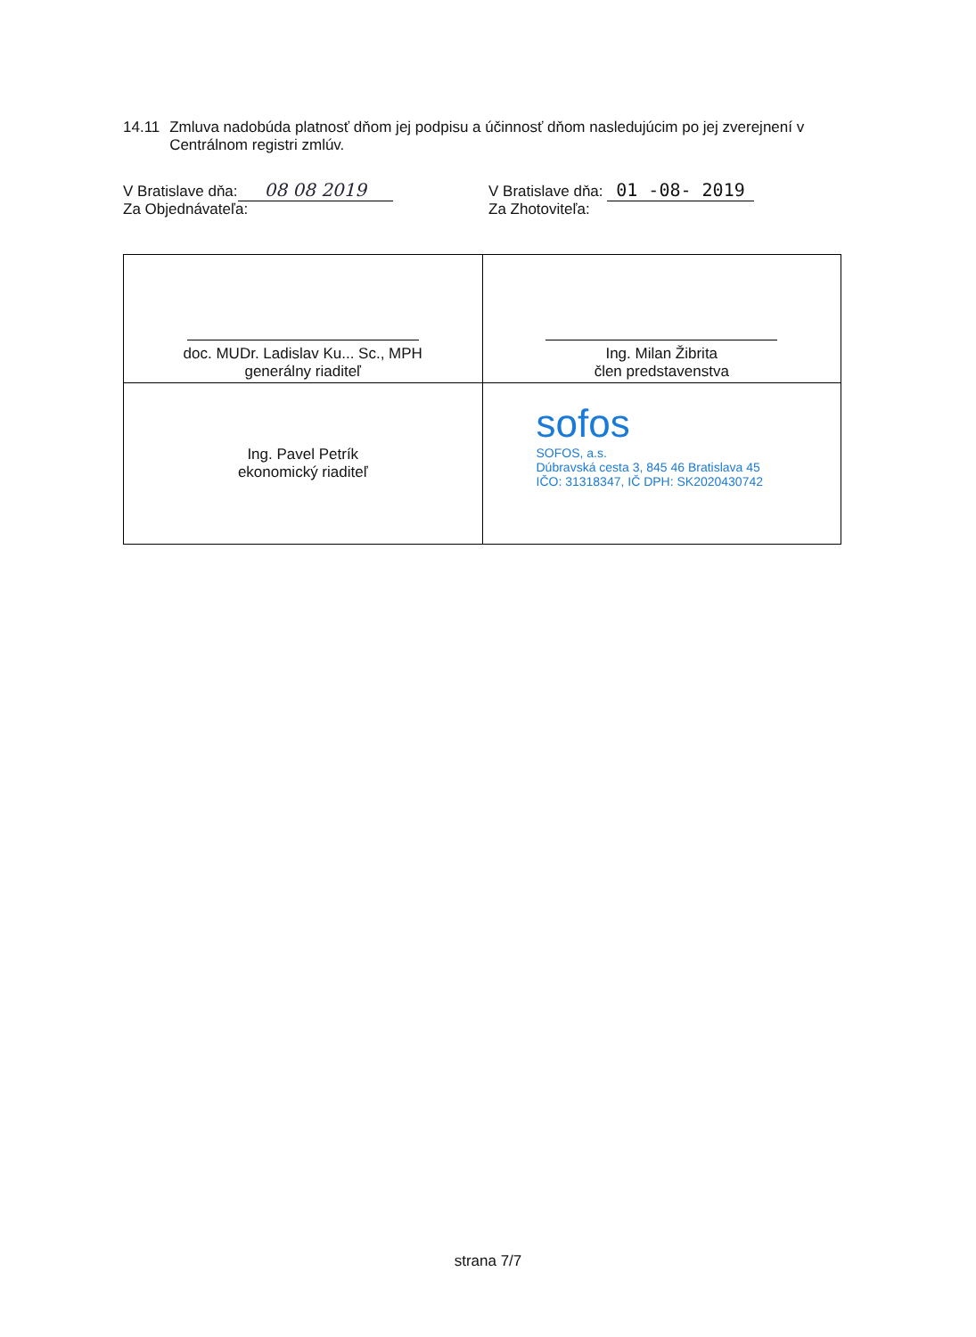14.11 Zmluva nadobúda platnosť dňom jej podpisu a účinnosť dňom nasledujúcim po jej zverejnení v Centrálnom registri zmlúv.
V Bratislave dňa: 08 08 2019
Za Objednávateľa:
V Bratislave dňa: 01 -08- 2019
Za Zhotoviteľa:
| doc. MUDr. Ladislav Ku... Sc., MPH generálny riaditeľ | Ing. Milan Žibrita člen predstavenstva |
| Ing. Pavel Petrík ekonomický riaditeľ | sofos SOFOS, a.s. Dúbravská cesta 3, 845 46 Bratislava 45 IČO: 31318347, IČ DPH: SK2020430742 |
strana 7/7